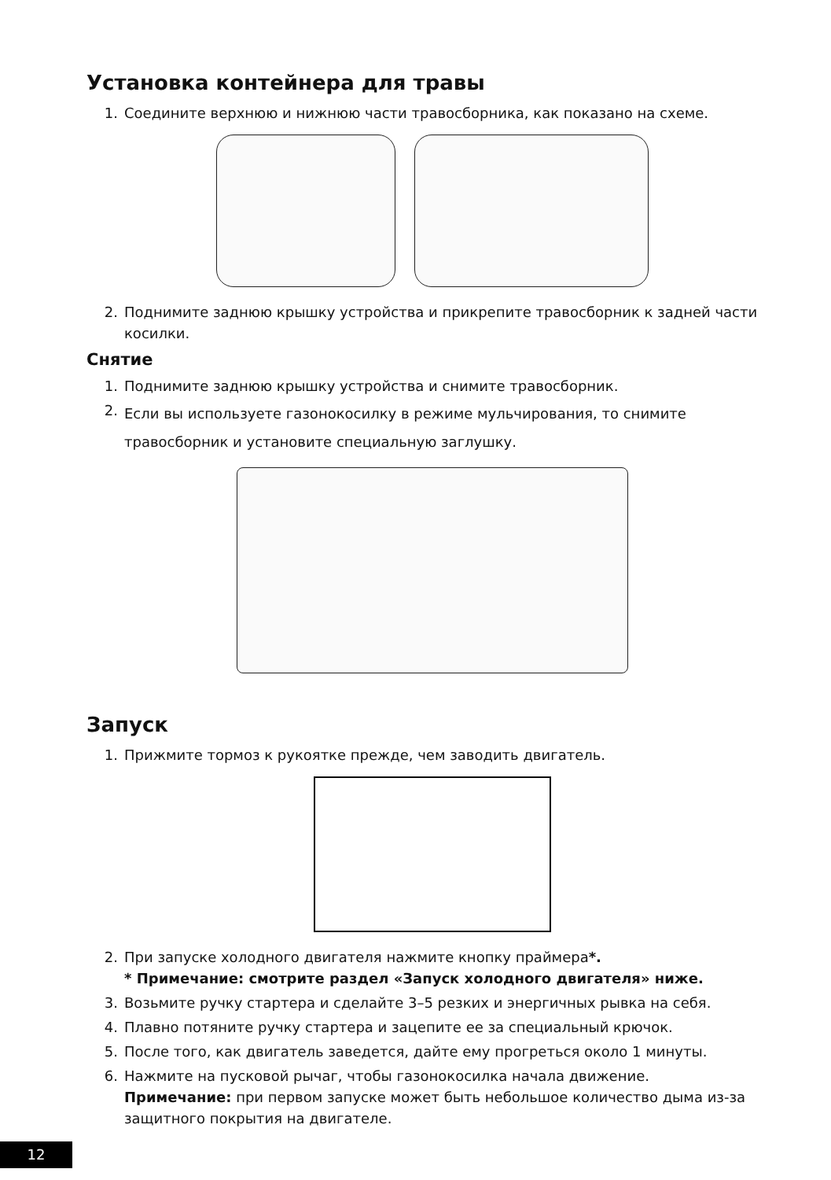Установка контейнера для травы
1. Соедините верхнюю и нижнюю части травосборника, как показано на схеме.
2. Поднимите заднюю крышку устройства и прикрепите травосборник к задней части косилки.
Снятие
1. Поднимите заднюю крышку устройства и снимите травосборник.
2. Если вы используете газонокосилку в режиме мульчирования, то снимите травосборник и установите специальную заглушку.
Запуск
1. Прижмите тормоз к рукоятке прежде, чем заводить двигатель.
2. При запуске холодного двигателя нажмите кнопку праймера*.
* Примечание: смотрите раздел «Запуск холодного двигателя» ниже.
3. Возьмите ручку стартера и сделайте 3–5 резких и энергичных рывка на себя.
4. Плавно потяните ручку стартера и зацепите ее за специальный крючок.
5. После того, как двигатель заведется, дайте ему прогреться около 1 минуты.
6. Нажмите на пусковой рычаг, чтобы газонокосилка начала движение.
Примечание: при первом запуске может быть небольшое количество дыма из-за защитного покрытия на двигателе.
12